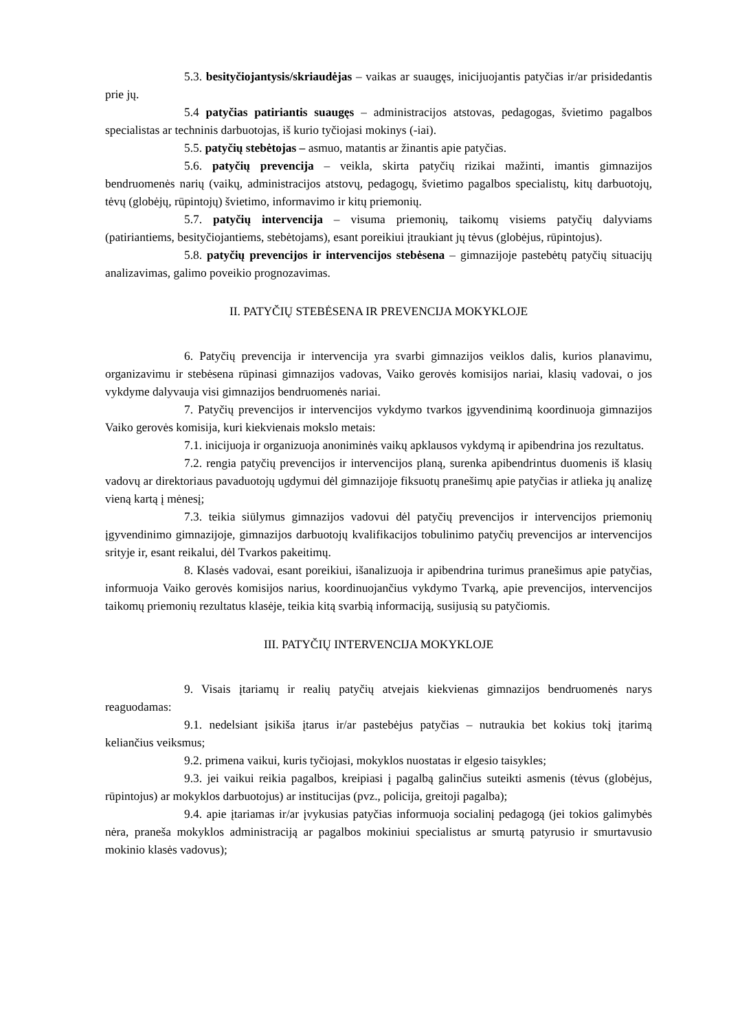5.3. besityčiojantysis/skriaudėjas – vaikas ar suaugęs, inicijuojantis patyčias ir/ar prisidedantis prie jų.
5.4 patyčias patiriantis suaugęs – administracijos atstovas, pedagogas, švietimo pagalbos specialistas ar techninis darbuotojas, iš kurio tyčiojasi mokinys (-iai).
5.5. patyčių stebėtojas – asmuo, matantis ar žinantis apie patyčias.
5.6. patyčių prevencija – veikla, skirta patyčių rizikai mažinti, imantis gimnazijos bendruomenės narių (vaikų, administracijos atstovų, pedagogų, švietimo pagalbos specialistų, kitų darbuotojų, tėvų (globėjų, rūpintojų) švietimo, informavimo ir kitų priemonių.
5.7. patyčių intervencija – visuma priemonių, taikomų visiems patyčių dalyviams (patiriantiems, besityčiojantiems, stebėtojams), esant poreikiui įtraukiant jų tėvus (globėjus, rūpintojus).
5.8. patyčių prevencijos ir intervencijos stebėsena – gimnazijoje pastebėtų patyčių situacijų analizavimas, galimo poveikio prognozavimas.
II. PATYČIŲ STEBĖSENA IR PREVENCIJA MOKYKLOJE
6. Patyčių prevencija ir intervencija yra svarbi gimnazijos veiklos dalis, kurios planavimu, organizavimu ir stebėsena rūpinasi gimnazijos vadovas, Vaiko gerovės komisijos nariai, klasių vadovai, o jos vykdyme dalyvauja visi gimnazijos bendruomenės nariai.
7. Patyčių prevencijos ir intervencijos vykdymo tvarkos įgyvendinimą koordinuoja gimnazijos Vaiko gerovės komisija, kuri kiekvienais mokslo metais:
7.1. inicijuoja ir organizuoja anoniminės vaikų apklausos vykdymą ir apibendrina jos rezultatus.
7.2. rengia patyčių prevencijos ir intervencijos planą, surenka apibendrintus duomenis iš klasių vadovų ar direktoriaus pavaduotojų ugdymui dėl gimnazijoje fiksuotų pranešimų apie patyčias ir atlieka jų analizę vieną kartą į mėnesį;
7.3. teikia siūlymus gimnazijos vadovui dėl patyčių prevencijos ir intervencijos priemonių įgyvendinimo gimnazijoje, gimnazijos darbuotojų kvalifikacijos tobulinimo patyčių prevencijos ar intervencijos srityje ir, esant reikalui, dėl Tvarkos pakeitimų.
8. Klasės vadovai, esant poreikiui, išanalizuoja ir apibendrina turimus pranešimus apie patyčias, informuoja Vaiko gerovės komisijos narius, koordinuojančius vykdymo Tvarką, apie prevencijos, intervencijos taikomų priemonių rezultatus klasėje, teikia kitą svarbią informaciją, susijusią su patyčiomis.
III. PATYČIŲ INTERVENCIJA MOKYKLOJE
9. Visais įtariamų ir realių patyčių atvejais kiekvienas gimnazijos bendruomenės narys reaguodamas:
9.1. nedelsiant įsikiša įtarus ir/ar pastebėjus patyčias – nutraukia bet kokius tokį įtarimą keliančius veiksmus;
9.2. primena vaikui, kuris tyčiojasi, mokyklos nuostatas ir elgesio taisykles;
9.3. jei vaikui reikia pagalbos, kreipiasi į pagalbą galinčius suteikti asmenis (tėvus (globėjus, rūpintojus) ar mokyklos darbuotojus) ar institucijas (pvz., policija, greitoji pagalba);
9.4. apie įtariamas ir/ar įvykusias patyčias informuoja socialinį pedagogą (jei tokios galimybės nėra, praneša mokyklos administraciją ar pagalbos mokiniui specialistus ar smurtą patyrusio ir smurtavusio mokinio klasės vadovus);